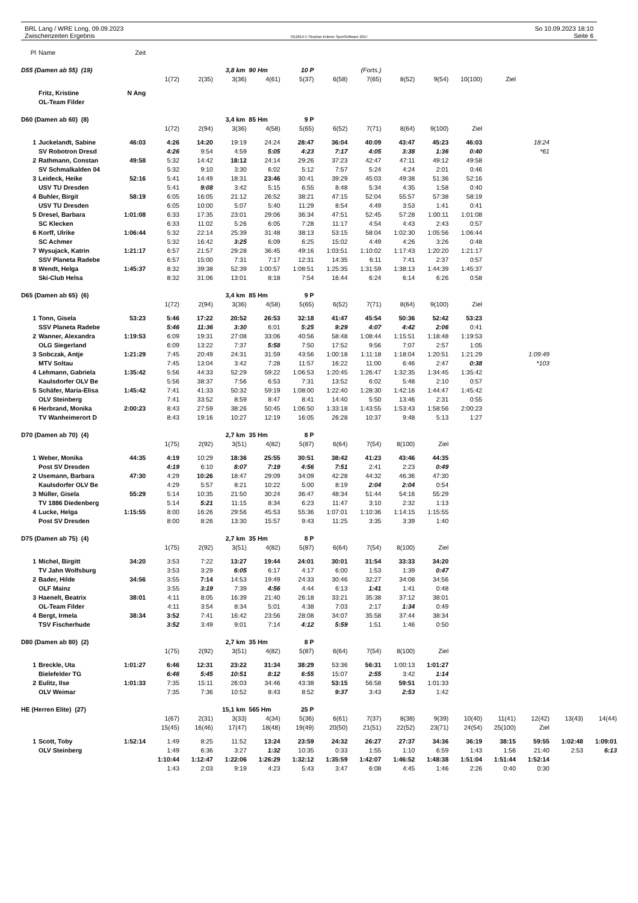BRL Lang / WRE Long, 09.09.2023
Zwischenzeiten Ergebnis
OE2010 © Stephan Krämer SportSoftware 2017
So 10.09.2023 18:10
Seite 6
| Pl | Name | Zeit | | | | | | | | | | | | | | |
| D55 (Damen ab 55) (19) | | | | | 3,8 km 90 Hm | | 10 P | | (Forts.) | | | | | | | |
| | | | 1(72) | 2(35) | 3(36) | 4(61) | 5(37) | 6(58) | 7(65) | 8(52) | 9(54) | 10(100) | Ziel | | | |
| | Fritz, Kristine | N Ang | | | | | | | | | | | | | | |
| | OL-Team Filder | | | | | | | | | | | | | | | |
| D60 (Damen ab 60) (8) | | | | | 3,4 km 85 Hm | | 9 P | | | | | | | | | |
| | | | 1(72) | 2(94) | 3(36) | 4(58) | 5(65) | 6(52) | 7(71) | 8(64) | 9(100) | Ziel | | | | |
| 1 | Juckelandt, Sabine | 46:03 | 4:26 | 14:20 | 19:19 | 24:24 | 28:47 | 36:04 | 40:09 | 43:47 | 45:23 | 46:03 | | 18:24 | | |
| | SV Robotron Dresd | | 4:26 | 9:54 | 4:59 | 5:05 | 4:23 | 7:17 | 4:05 | 3:38 | 1:36 | 0:40 | | *61 | | |
| 2 | Rathmann, Constan | 49:58 | 5:32 | 14:42 | 18:12 | 24:14 | 29:26 | 37:23 | 42:47 | 47:11 | 49:12 | 49:58 | | | | |
| | SV Schmalkalden 04 | | 5:32 | 9:10 | 3:30 | 6:02 | 5:12 | 7:57 | 5:24 | 4:24 | 2:01 | 0:46 | | | | |
| 3 | Leideck, Heike | 52:16 | 5:41 | 14:49 | 18:31 | 23:46 | 30:41 | 39:29 | 45:03 | 49:38 | 51:36 | 52:16 | | | | |
| | USV TU Dresden | | 5:41 | 9:08 | 3:42 | 5:15 | 6:55 | 8:48 | 5:34 | 4:35 | 1:58 | 0:40 | | | | |
| 4 | Buhler, Birgit | 58:19 | 6:05 | 16:05 | 21:12 | 26:52 | 38:21 | 47:15 | 52:04 | 55:57 | 57:38 | 58:19 | | | | |
| | USV TU Dresden | | 6:05 | 10:00 | 5:07 | 5:40 | 11:29 | 8:54 | 4:49 | 3:53 | 1:41 | 0:41 | | | | |
| 5 | Dresel, Barbara | 1:01:08 | 6:33 | 17:35 | 23:01 | 29:06 | 36:34 | 47:51 | 52:45 | 57:28 | 1:00:11 | 1:01:08 | | | | |
| | SC Klecken | | 6:33 | 11:02 | 5:26 | 6:05 | 7:28 | 11:17 | 4:54 | 4:43 | 2:43 | 0:57 | | | | |
| 6 | Korff, Ulrike | 1:06:44 | 5:32 | 22:14 | 25:39 | 31:48 | 38:13 | 53:15 | 58:04 | 1:02:30 | 1:05:56 | 1:06:44 | | | | |
| | SC Achmer | | 5:32 | 16:42 | 3:25 | 6:09 | 6:25 | 15:02 | 4:49 | 4:26 | 3:26 | 0:48 | | | | |
| 7 | Wysujack, Katrin | 1:21:17 | 6:57 | 21:57 | 29:28 | 36:45 | 49:16 | 1:03:51 | 1:10:02 | 1:17:43 | 1:20:20 | 1:21:17 | | | | |
| | SSV Planeta Radebe | | 6:57 | 15:00 | 7:31 | 7:17 | 12:31 | 14:35 | 6:11 | 7:41 | 2:37 | 0:57 | | | | |
| 8 | Wendt, Helga | 1:45:37 | 8:32 | 39:38 | 52:39 | 1:00:57 | 1:08:51 | 1:25:35 | 1:31:59 | 1:38:13 | 1:44:39 | 1:45:37 | | | | |
| | Ski-Club Helsa | | 8:32 | 31:06 | 13:01 | 8:18 | 7:54 | 16:44 | 6:24 | 6:14 | 6:26 | 0:58 | | | | |
| D65 (Damen ab 65) (6) | | | | | 3,4 km 85 Hm | | 9 P | | | | | | | | | |
| | | | 1(72) | 2(94) | 3(36) | 4(58) | 5(65) | 6(52) | 7(71) | 8(64) | 9(100) | Ziel | | | | |
| 1 | Tonn, Gisela | 53:23 | 5:46 | 17:22 | 20:52 | 26:53 | 32:18 | 41:47 | 45:54 | 50:36 | 52:42 | 53:23 | | | | |
| | SSV Planeta Radebe | | 5:46 | 11:36 | 3:30 | 6:01 | 5:25 | 9:29 | 4:07 | 4:42 | 2:06 | 0:41 | | | | |
| 2 | Wanner, Alexandra | 1:19:53 | 6:09 | 19:31 | 27:08 | 33:06 | 40:56 | 58:48 | 1:08:44 | 1:15:51 | 1:18:48 | 1:19:53 | | | | |
| | OLG Siegerland | | 6:09 | 13:22 | 7:37 | 5:58 | 7:50 | 17:52 | 9:56 | 7:07 | 2:57 | 1:05 | | | | |
| 3 | Sobczak, Antje | 1:21:29 | 7:45 | 20:49 | 24:31 | 31:59 | 43:56 | 1:00:18 | 1:11:18 | 1:18:04 | 1:20:51 | 1:21:29 | | 1:09:49 | | |
| | MTV Soltau | | 7:45 | 13:04 | 3:42 | 7:28 | 11:57 | 16:22 | 11:00 | 6:46 | 2:47 | 0:38 | | *103 | | |
| 4 | Lehmann, Gabriela | 1:35:42 | 5:56 | 44:33 | 52:29 | 59:22 | 1:06:53 | 1:20:45 | 1:26:47 | 1:32:35 | 1:34:45 | 1:35:42 | | | | |
| | Kaulsdorfer OLV Be | | 5:56 | 38:37 | 7:56 | 6:53 | 7:31 | 13:52 | 6:02 | 5:48 | 2:10 | 0:57 | | | | |
| 5 | Schäfer, Maria-Elisa | 1:45:42 | 7:41 | 41:33 | 50:32 | 59:19 | 1:08:00 | 1:22:40 | 1:28:30 | 1:42:16 | 1:44:47 | 1:45:42 | | | | |
| | OLV Steinberg | | 7:41 | 33:52 | 8:59 | 8:47 | 8:41 | 14:40 | 5:50 | 13:46 | 2:31 | 0:55 | | | | |
| 6 | Herbrand, Monika | 2:00:23 | 8:43 | 27:59 | 38:26 | 50:45 | 1:06:50 | 1:33:18 | 1:43:55 | 1:53:43 | 1:58:56 | 2:00:23 | | | | |
| | TV Wanheimerort D | | 8:43 | 19:16 | 10:27 | 12:19 | 16:05 | 26:28 | 10:37 | 9:48 | 5:13 | 1:27 | | | | |
| D70 (Damen ab 70) (4) | | | | | 2,7 km 35 Hm | | 8 P | | | | | | | | | |
| | | | 1(75) | 2(92) | 3(51) | 4(82) | 5(87) | 6(64) | 7(54) | 8(100) | Ziel | | | | | |
| 1 | Weber, Monika | 44:35 | 4:19 | 10:29 | 18:36 | 25:55 | 30:51 | 38:42 | 41:23 | 43:46 | 44:35 | | | | | |
| | Post SV Dresden | | 4:19 | 6:10 | 8:07 | 7:19 | 4:56 | 7:51 | 2:41 | 2:23 | 0:49 | | | | | |
| 2 | Usemann, Barbara | 47:30 | 4:29 | 10:26 | 18:47 | 29:09 | 34:09 | 42:28 | 44:32 | 46:36 | 47:30 | | | | | |
| | Kaulsdorfer OLV Be | | 4:29 | 5:57 | 8:21 | 10:22 | 5:00 | 8:19 | 2:04 | 2:04 | 0:54 | | | | | |
| 3 | Müller, Gisela | 55:29 | 5:14 | 10:35 | 21:50 | 30:24 | 36:47 | 48:34 | 51:44 | 54:16 | 55:29 | | | | | |
| | TV 1886 Diedenberg | | 5:14 | 5:21 | 11:15 | 8:34 | 6:23 | 11:47 | 3:10 | 2:32 | 1:13 | | | | | |
| 4 | Lucke, Helga | 1:15:55 | 8:00 | 16:26 | 29:56 | 45:53 | 55:36 | 1:07:01 | 1:10:36 | 1:14:15 | 1:15:55 | | | | | |
| | Post SV Dresden | | 8:00 | 8:26 | 13:30 | 15:57 | 9:43 | 11:25 | 3:35 | 3:39 | 1:40 | | | | | |
| D75 (Damen ab 75) (4) | | | | | 2,7 km 35 Hm | | 8 P | | | | | | | | | |
| | | | 1(75) | 2(92) | 3(51) | 4(82) | 5(87) | 6(64) | 7(54) | 8(100) | Ziel | | | | | |
| 1 | Michel, Birgitt | 34:20 | 3:53 | 7:22 | 13:27 | 19:44 | 24:01 | 30:01 | 31:54 | 33:33 | 34:20 | | | | | |
| | TV Jahn Wolfsburg | | 3:53 | 3:29 | 6:05 | 6:17 | 4:17 | 6:00 | 1:53 | 1:39 | 0:47 | | | | | |
| 2 | Bader, Hilde | 34:56 | 3:55 | 7:14 | 14:53 | 19:49 | 24:33 | 30:46 | 32:27 | 34:08 | 34:56 | | | | | |
| | OLF Mainz | | 3:55 | 3:19 | 7:39 | 4:56 | 4:44 | 6:13 | 1:41 | 1:41 | 0:48 | | | | | |
| 3 | Haenelt, Beatrix | 38:01 | 4:11 | 8:05 | 16:39 | 21:40 | 26:18 | 33:21 | 35:38 | 37:12 | 38:01 | | | | | |
| | OL-Team Filder | | 4:11 | 3:54 | 8:34 | 5:01 | 4:38 | 7:03 | 2:17 | 1:34 | 0:49 | | | | | |
| 4 | Bergt, Irmela | 38:34 | 3:52 | 7:41 | 16:42 | 23:56 | 28:08 | 34:07 | 35:58 | 37:44 | 38:34 | | | | | |
| | TSV Fischerhude | | 3:52 | 3:49 | 9:01 | 7:14 | 4:12 | 5:59 | 1:51 | 1:46 | 0:50 | | | | | |
| D80 (Damen ab 80) (2) | | | | | 2,7 km 35 Hm | | 8 P | | | | | | | | | |
| | | | 1(75) | 2(92) | 3(51) | 4(82) | 5(87) | 6(64) | 7(54) | 8(100) | Ziel | | | | | |
| 1 | Breckle, Uta | 1:01:27 | 6:46 | 12:31 | 23:22 | 31:34 | 38:29 | 53:36 | 56:31 | 1:00:13 | 1:01:27 | | | | | |
| | Bielefelder TG | | 6:46 | 5:45 | 10:51 | 8:12 | 6:55 | 15:07 | 2:55 | 3:42 | 1:14 | | | | | |
| 2 | Eulitz, Ilse | 1:01:33 | 7:35 | 15:11 | 26:03 | 34:46 | 43:38 | 53:15 | 56:58 | 59:51 | 1:01:33 | | | | | |
| | OLV Weimar | | 7:35 | 7:36 | 10:52 | 8:43 | 8:52 | 9:37 | 3:43 | 2:53 | 1:42 | | | | | |
| HE (Herren Elite) (27) | | | | | 15,1 km 565 Hm | | 25 P | | | | | | | | | |
| | | | 1(67) | 2(31) | 3(33) | 4(34) | 5(36) | 6(61) | 7(37) | 8(38) | 9(39) | 10(40) | 11(41) | 12(42) | 13(43) | 14(44) |
| | | | 15(45) | 16(46) | 17(47) | 18(48) | 19(49) | 20(50) | 21(51) | 22(52) | 23(71) | 24(54) | 25(100) | Ziel | | |
| 1 | Scott, Toby | 1:52:14 | 1:49 | 8:25 | 11:52 | 13:24 | 23:59 | 24:32 | 26:27 | 27:37 | 34:36 | 36:19 | 38:15 | 59:55 | 1:02:48 | 1:09:01 |
| | OLV Steinberg | | 1:49 | 6:36 | 3:27 | 1:32 | 10:35 | 0:33 | 1:55 | 1:10 | 6:59 | 1:43 | 1:56 | 21:40 | 2:53 | 6:13 |
| | | | 1:10:44 | 1:12:47 | 1:22:06 | 1:26:29 | 1:32:12 | 1:35:59 | 1:42:07 | 1:46:52 | 1:48:38 | 1:51:04 | 1:51:44 | 1:52:14 | | |
| | | | 1:43 | 2:03 | 9:19 | 4:23 | 5:43 | 3:47 | 6:08 | 4:45 | 1:46 | 2:26 | 0:40 | 0:30 | | |